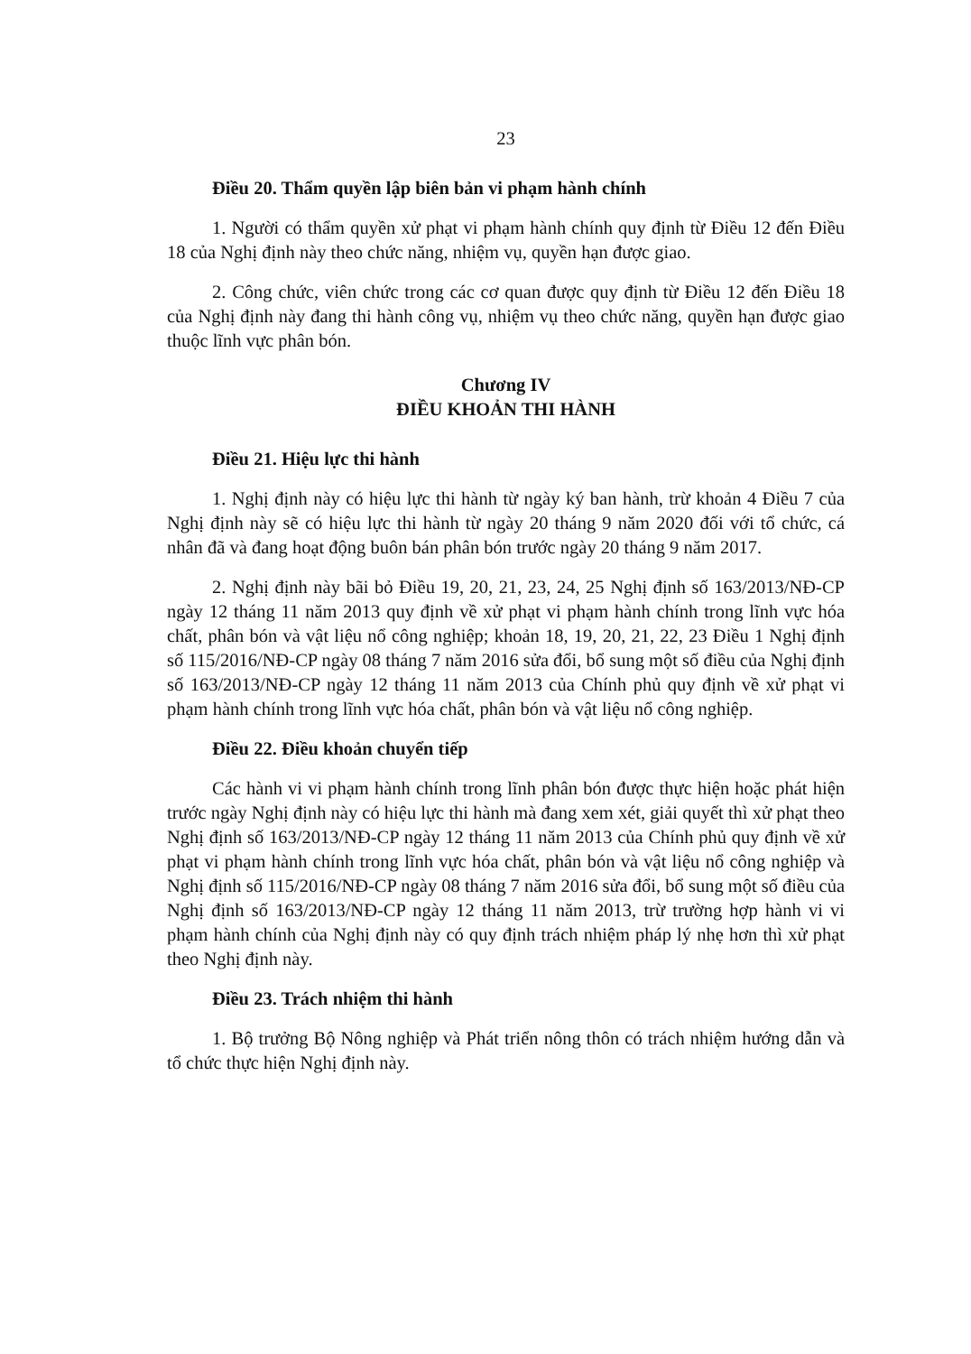23
Điều 20. Thẩm quyền lập biên bản vi phạm hành chính
1. Người có thẩm quyền xử phạt vi phạm hành chính quy định từ Điều 12 đến Điều 18 của Nghị định này theo chức năng, nhiệm vụ, quyền hạn được giao.
2. Công chức, viên chức trong các cơ quan được quy định từ Điều 12 đến Điều 18 của Nghị định này đang thi hành công vụ, nhiệm vụ theo chức năng, quyền hạn được giao thuộc lĩnh vực phân bón.
Chương IV
ĐIỀU KHOẢN THI HÀNH
Điều 21. Hiệu lực thi hành
1. Nghị định này có hiệu lực thi hành từ ngày ký ban hành, trừ khoản 4 Điều 7 của Nghị định này sẽ có hiệu lực thi hành từ ngày 20 tháng 9 năm 2020 đối với tổ chức, cá nhân đã và đang hoạt động buôn bán phân bón trước ngày 20 tháng 9 năm 2017.
2. Nghị định này bãi bỏ Điều 19, 20, 21, 23, 24, 25 Nghị định số 163/2013/NĐ-CP ngày 12 tháng 11 năm 2013 quy định về xử phạt vi phạm hành chính trong lĩnh vực hóa chất, phân bón và vật liệu nổ công nghiệp; khoản 18, 19, 20, 21, 22, 23 Điều 1 Nghị định số 115/2016/NĐ-CP ngày 08 tháng 7 năm 2016 sửa đổi, bổ sung một số điều của Nghị định số 163/2013/NĐ-CP ngày 12 tháng 11 năm 2013 của Chính phủ quy định về xử phạt vi phạm hành chính trong lĩnh vực hóa chất, phân bón và vật liệu nổ công nghiệp.
Điều 22. Điều khoản chuyển tiếp
Các hành vi vi phạm hành chính trong lĩnh phân bón được thực hiện hoặc phát hiện trước ngày Nghị định này có hiệu lực thi hành mà đang xem xét, giải quyết thì xử phạt theo Nghị định số 163/2013/NĐ-CP ngày 12 tháng 11 năm 2013 của Chính phủ quy định về xử phạt vi phạm hành chính trong lĩnh vực hóa chất, phân bón và vật liệu nổ công nghiệp và Nghị định số 115/2016/NĐ-CP ngày 08 tháng 7 năm 2016 sửa đổi, bổ sung một số điều của Nghị định số 163/2013/NĐ-CP ngày 12 tháng 11 năm 2013, trừ trường hợp hành vi vi phạm hành chính của Nghị định này có quy định trách nhiệm pháp lý nhẹ hơn thì xử phạt theo Nghị định này.
Điều 23. Trách nhiệm thi hành
1. Bộ trưởng Bộ Nông nghiệp và Phát triển nông thôn có trách nhiệm hướng dẫn và tổ chức thực hiện Nghị định này.